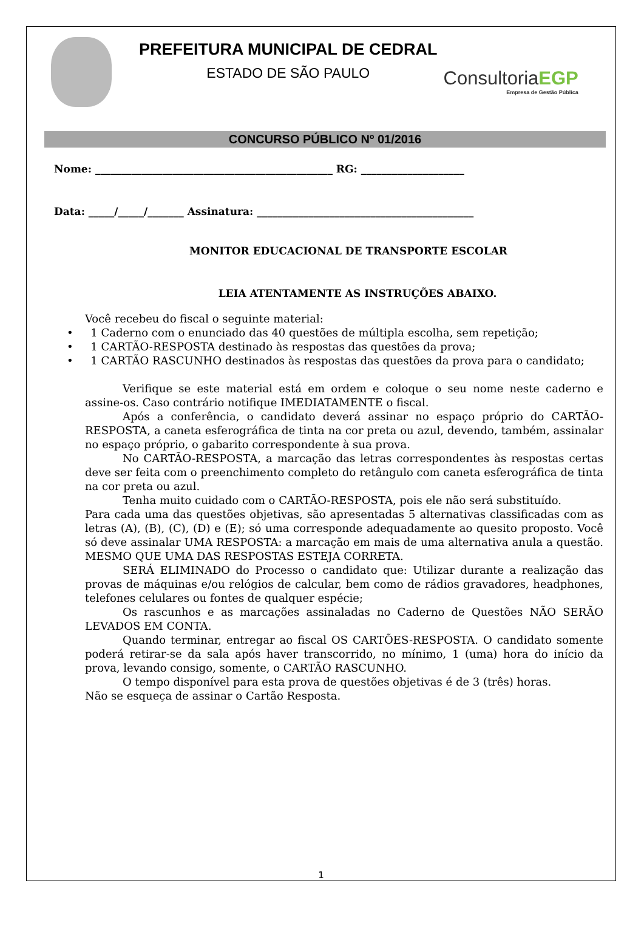PREFEITURA MUNICIPAL DE CEDRAL
ESTADO DE SÃO PAULO
ConsultoriaEGP
Empresa de Gestão Pública
CONCURSO PÚBLICO Nº 01/2016
Nome: ______________________________________________ RG: ____________________
Data: _____/_____/_______ Assinatura: __________________________________________
MONITOR EDUCACIONAL DE TRANSPORTE ESCOLAR
LEIA ATENTAMENTE AS INSTRUÇÕES ABAIXO.
Você recebeu do fiscal o seguinte material:
• 1 Caderno com o enunciado das 40 questões de múltipla escolha, sem repetição;
• 1 CARTÃO-RESPOSTA destinado às respostas das questões da prova;
• 1 CARTÃO RASCUNHO destinados às respostas das questões da prova para o candidato;
Verifique se este material está em ordem e coloque o seu nome neste caderno e assine-os. Caso contrário notifique IMEDIATAMENTE o fiscal.
Após a conferência, o candidato deverá assinar no espaço próprio do CARTÃO-RESPOSTA, a caneta esferográfica de tinta na cor preta ou azul, devendo, também, assinalar no espaço próprio, o gabarito correspondente à sua prova.
No CARTÃO-RESPOSTA, a marcação das letras correspondentes às respostas certas deve ser feita com o preenchimento completo do retângulo com caneta esferográfica de tinta na cor preta ou azul.
Tenha muito cuidado com o CARTÃO-RESPOSTA, pois ele não será substituído.
Para cada uma das questões objetivas, são apresentadas 5 alternativas classificadas com as letras (A), (B), (C), (D) e (E); só uma corresponde adequadamente ao quesito proposto. Você só deve assinalar UMA RESPOSTA: a marcação em mais de uma alternativa anula a questão. MESMO QUE UMA DAS RESPOSTAS ESTEJA CORRETA.
SERÁ ELIMINADO do Processo o candidato que: Utilizar durante a realização das provas de máquinas e/ou relógios de calcular, bem como de rádios gravadores, headphones, telefones celulares ou fontes de qualquer espécie;
Os rascunhos e as marcações assinaladas no Caderno de Questões NÃO SERÃO LEVADOS EM CONTA.
Quando terminar, entregar ao fiscal OS CARTÕES-RESPOSTA. O candidato somente poderá retirar-se da sala após haver transcorrido, no mínimo, 1 (uma) hora do início da prova, levando consigo, somente, o CARTÃO RASCUNHO.
O tempo disponível para esta prova de questões objetivas é de 3 (três) horas.
Não se esqueça de assinar o Cartão Resposta.
1